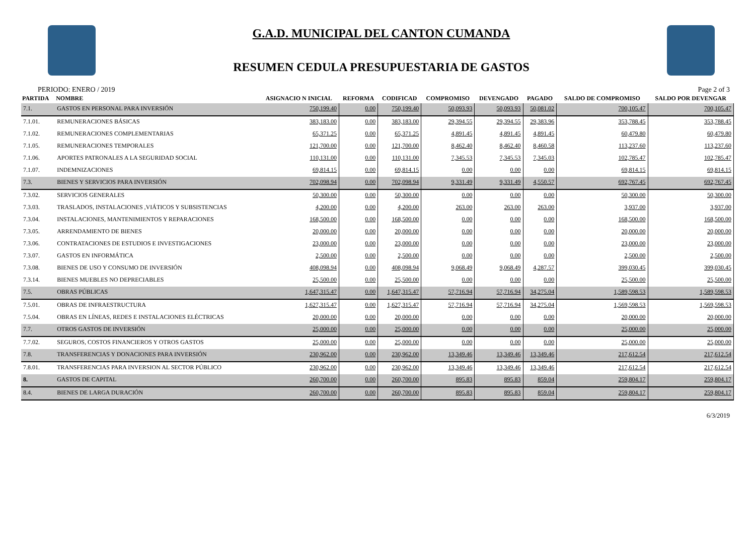G.A.D. MUNICIPAL DEL CANTON CUMANDA
RESUMEN CEDULA PRESUPUESTARIA DE GASTOS
PERIODO: ENERO / 2019 Page 2 of 3
| PARTIDA | NOMBRE | ASIGNACIO N INICIAL | REFORMA | CODIFICAD | COMPROMISO | DEVENGADO | PAGADO | SALDO DE COMPROMISO | SALDO POR DEVENGAR |
| --- | --- | --- | --- | --- | --- | --- | --- | --- | --- |
| 7.1. | GASTOS EN PERSONAL PARA INVERSIÓN | 750,199.40 | 0.00 | 750,199.40 | 50,093.93 | 50,093.93 | 50,081.02 | 700,105.47 | 700,105.47 |
| 7.1.01. | REMUNERACIONES BÁSICAS | 383,183.00 | 0.00 | 383,183.00 | 29,394.55 | 29,394.55 | 29,383.96 | 353,788.45 | 353,788.45 |
| 7.1.02. | REMUNERACIONES COMPLEMENTARIAS | 65,371.25 | 0.00 | 65,371.25 | 4,891.45 | 4,891.45 | 4,891.45 | 60,479.80 | 60,479.80 |
| 7.1.05. | REMUNERACIONES TEMPORALES | 121,700.00 | 0.00 | 121,700.00 | 8,462.40 | 8,462.40 | 8,460.58 | 113,237.60 | 113,237.60 |
| 7.1.06. | APORTES PATRONALES A LA SEGURIDAD SOCIAL | 110,131.00 | 0.00 | 110,131.00 | 7,345.53 | 7,345.53 | 7,345.03 | 102,785.47 | 102,785.47 |
| 7.1.07. | INDEMNIZACIONES | 69,814.15 | 0.00 | 69,814.15 | 0.00 | 0.00 | 0.00 | 69,814.15 | 69,814.15 |
| 7.3. | BIENES Y SERVICIOS PARA INVERSIÓN | 702,098.94 | 0.00 | 702,098.94 | 9,331.49 | 9,331.49 | 4,550.57 | 692,767.45 | 692,767.45 |
| 7.3.02. | SERVICIOS GENERALES | 50,300.00 | 0.00 | 50,300.00 | 0.00 | 0.00 | 0.00 | 50,300.00 | 50,300.00 |
| 7.3.03. | TRASLADOS, INSTALACIONES ,VIÁTICOS Y SUBSISTENCIAS | 4,200.00 | 0.00 | 4,200.00 | 263.00 | 263.00 | 263.00 | 3,937.00 | 3,937.00 |
| 7.3.04. | INSTALACIONES, MANTENIMIENTOS Y REPARACIONES | 168,500.00 | 0.00 | 168,500.00 | 0.00 | 0.00 | 0.00 | 168,500.00 | 168,500.00 |
| 7.3.05. | ARRENDAMIENTO DE BIENES | 20,000.00 | 0.00 | 20,000.00 | 0.00 | 0.00 | 0.00 | 20,000.00 | 20,000.00 |
| 7.3.06. | CONTRATACIONES DE ESTUDIOS E INVESTIGACIONES | 23,000.00 | 0.00 | 23,000.00 | 0.00 | 0.00 | 0.00 | 23,000.00 | 23,000.00 |
| 7.3.07. | GASTOS EN INFORMÁTICA | 2,500.00 | 0.00 | 2,500.00 | 0.00 | 0.00 | 0.00 | 2,500.00 | 2,500.00 |
| 7.3.08. | BIENES DE USO Y CONSUMO DE INVERSIÓN | 408,098.94 | 0.00 | 408,098.94 | 9,068.49 | 9,068.49 | 4,287.57 | 399,030.45 | 399,030.45 |
| 7.3.14. | BIENES MUEBLES NO DEPRECIABLES | 25,500.00 | 0.00 | 25,500.00 | 0.00 | 0.00 | 0.00 | 25,500.00 | 25,500.00 |
| 7.5. | OBRAS PÚBLICAS | 1,647,315.47 | 0.00 | 1,647,315.47 | 57,716.94 | 57,716.94 | 34,275.04 | 1,589,598.53 | 1,589,598.53 |
| 7.5.01. | OBRAS DE INFRAESTRUCTURA | 1,627,315.47 | 0.00 | 1,627,315.47 | 57,716.94 | 57,716.94 | 34,275.04 | 1,569,598.53 | 1,569,598.53 |
| 7.5.04. | OBRAS EN LÍNEAS, REDES E INSTALACIONES ELÉCTRICAS | 20,000.00 | 0.00 | 20,000.00 | 0.00 | 0.00 | 0.00 | 20,000.00 | 20,000.00 |
| 7.7. | OTROS GASTOS DE INVERSIÓN | 25,000.00 | 0.00 | 25,000.00 | 0.00 | 0.00 | 0.00 | 25,000.00 | 25,000.00 |
| 7.7.02. | SEGUROS, COSTOS FINANCIEROS Y OTROS GASTOS | 25,000.00 | 0.00 | 25,000.00 | 0.00 | 0.00 | 0.00 | 25,000.00 | 25,000.00 |
| 7.8. | TRANSFERENCIAS Y DONACIONES PARA INVERSIÓN | 230,962.00 | 0.00 | 230,962.00 | 13,349.46 | 13,349.46 | 13,349.46 | 217,612.54 | 217,612.54 |
| 7.8.01. | TRANSFERENCIAS PARA INVERSION AL SECTOR PÚBLICO | 230,962.00 | 0.00 | 230,962.00 | 13,349.46 | 13,349.46 | 13,349.46 | 217,612.54 | 217,612.54 |
| 8. | GASTOS DE CAPITAL | 260,700.00 | 0.00 | 260,700.00 | 895.83 | 895.83 | 859.04 | 259,804.17 | 259,804.17 |
| 8.4. | BIENES DE LARGA DURACIÓN | 260,700.00 | 0.00 | 260,700.00 | 895.83 | 895.83 | 859.04 | 259,804.17 | 259,804.17 |
6/3/2019